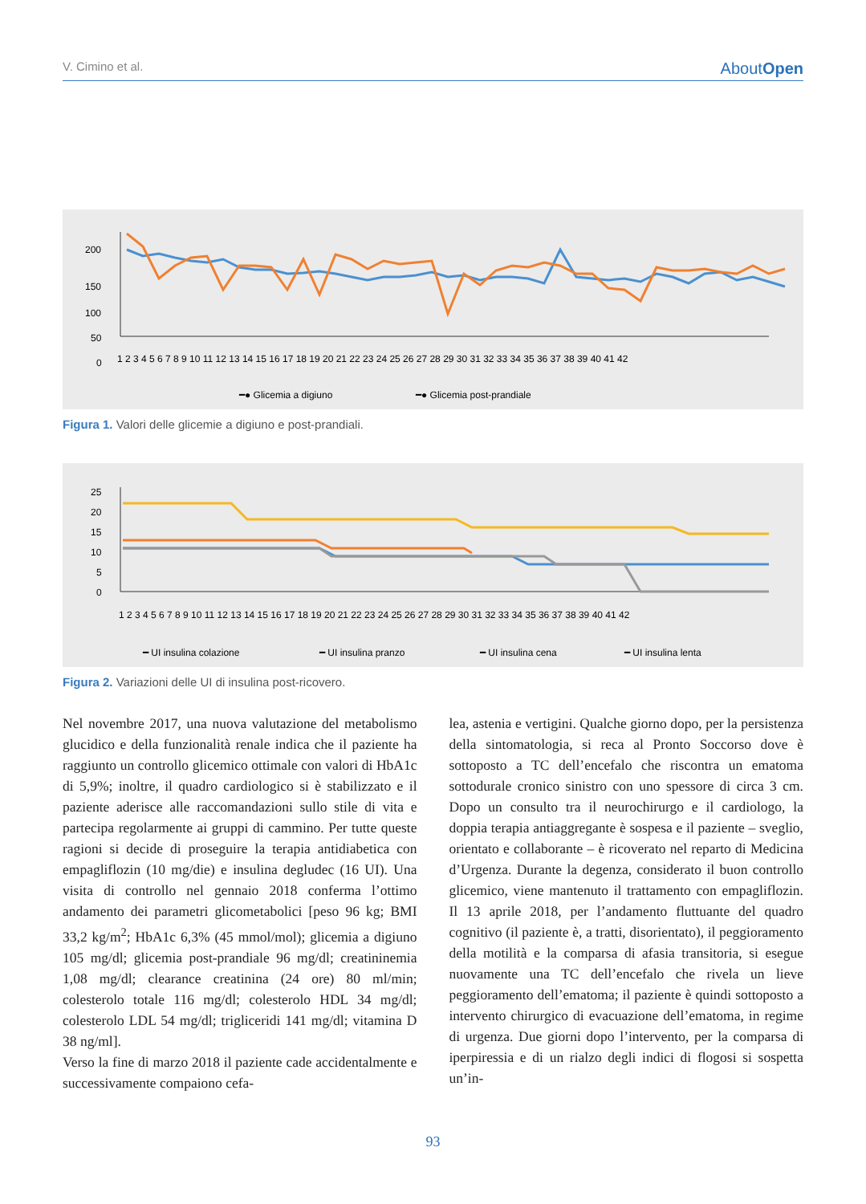V. Cimino et al. AboutOpen
200
150
100
50
0
1 2 3 4 5 6 7 8 9 10 11 12 13 14 15 16 17 18 19 20 21 22 23 24 25 26 27 28 29 30 31 32 33 34 35 36 37 38 39 40 41 42
━● Glicemia a digiuno
━● Glicemia post-prandiale
Figura 1. Valori delle glicemie a digiuno e post-prandiali.
25
20
15
10
5
0
1 2 3 4 5 6 7 8 9 10 11 12 13 14 15 16 17 18 19 20 21 22 23 24 25 26 27 28 29 30 31 32 33 34 35 36 37 38 39 40 41 42
━ UI insulina colazione
━ UI insulina pranzo
━ UI insulina cena
━ UI insulina lenta
Figura 2. Variazioni delle UI di insulina post-ricovero.
Nel novembre 2017, una nuova valutazione del metabolismo glucidico e della funzionalità renale indica che il paziente ha raggiunto un controllo glicemico ottimale con valori di HbA1c di 5,9%; inoltre, il quadro cardiologico si è stabilizzato e il paziente aderisce alle raccomandazioni sullo stile di vita e partecipa regolarmente ai gruppi di cammino. Per tutte queste ragioni si decide di proseguire la terapia antidiabetica con empagliflozin (10 mg/die) e insulina degludec (16 UI). Una visita di controllo nel gennaio 2018 conferma l’ottimo andamento dei parametri glicometabolici [peso 96 kg; BMI 33,2 kg/m<sup>2</sup>; HbA1c 6,3% (45 mmol/mol); glicemia a digiuno 105 mg/dl; glicemia post-prandiale 96 mg/dl; creatininemia 1,08 mg/dl; clearance creatinina (24 ore) 80 ml/min; colesterolo totale 116 mg/dl; colesterolo HDL 34 mg/dl; colesterolo LDL 54 mg/dl; trigliceridi 141 mg/dl; vitamina D 38 ng/ml].
Verso la fine di marzo 2018 il paziente cade accidentalmente e successivamente compaiono cefa-
lea, astenia e vertigini. Qualche giorno dopo, per la persistenza della sintomatologia, si reca al Pronto Soccorso dove è sottoposto a TC dell’encefalo che riscontra un ematoma sottodurale cronico sinistro con uno spessore di circa 3 cm. Dopo un consulto tra il neurochirurgo e il cardiologo, la doppia terapia antiaggregante è sospesa e il paziente – sveglio, orientato e collaborante – è ricoverato nel reparto di Medicina d’Urgenza. Durante la degenza, considerato il buon controllo glicemico, viene mantenuto il trattamento con empagliflozin. Il 13 aprile 2018, per l’andamento fluttuante del quadro cognitivo (il paziente è, a tratti, disorientato), il peggioramento della motilità e la comparsa di afasia transitoria, si esegue nuovamente una TC dell’encefalo che rivela un lieve peggioramento dell’ematoma; il paziente è quindi sottoposto a intervento chirurgico di evacuazione dell’ematoma, in regime di urgenza. Due giorni dopo l’intervento, per la comparsa di iperpiressia e di un rialzo degli indici di flogosi si sospetta un’in-
93